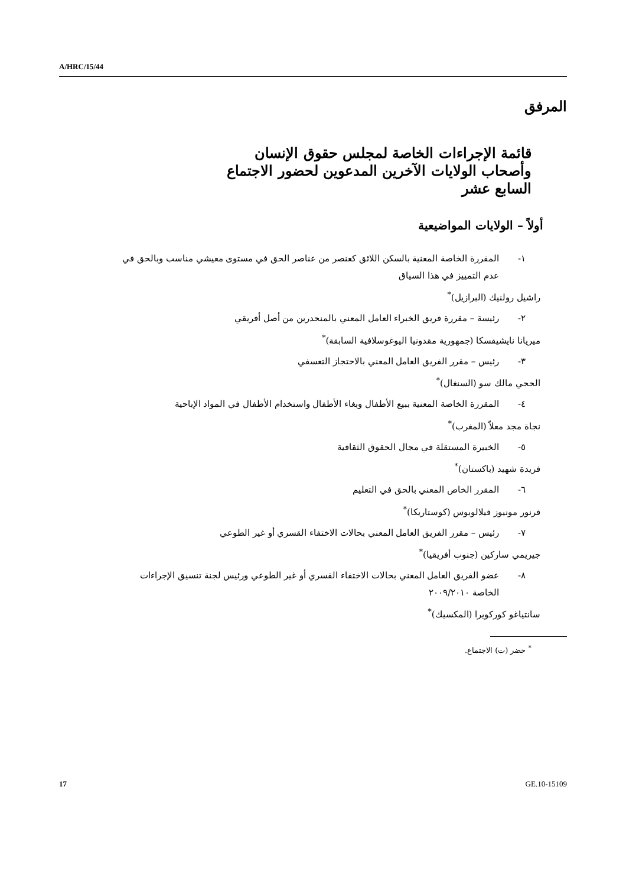A/HRC/15/44
المرفق
قائمة الإجراءات الخاصة لمجلس حقوق الإنسان وأصحاب الولايات الآخرين المدعوين لحضور الاجتماع السابع عشر
أولاً – الولايات المواضيعية
١- المقررة الخاصة المعنية بالسكن اللائق كعنصر من عناصر الحق في مستوى معيشي مناسب وبالحق في عدم التمييز في هذا السياق
راشيل رولنيك (البرازيل)<sup>*</sup>
٢- رئيسة – مقررة فريق الخبراء العامل المعني بالمنحدرين من أصل أفريقي
ميريانا نايشيفسكا (جمهورية مقدونيا اليوغوسلافية السابقة)<sup>*</sup>
٣- رئيس – مقرر الفريق العامل المعني بالاحتجاز التعسفي
الحجي مالك سو (السنغال)<sup>*</sup>
٤- المقررة الخاصة المعنية ببيع الأطفال وبغاء الأطفال واستخدام الأطفال في المواد الإباحية
نجاة مجد معلاّ (المغرب)<sup>*</sup>
٥- الخبيرة المستقلة في مجال الحقوق الثقافية
فريدة شهيد (باكستان)<sup>*</sup>
٦- المقرر الخاص المعني بالحق في التعليم
فرنور مونيوز فيلالوبوس (كوستاريكا)<sup>*</sup>
٧- رئيس – مقرر الفريق العامل المعني بحالات الاختفاء القسري أو غير الطوعي
جيريمي ساركين (جنوب أفريقيا)<sup>*</sup>
٨- عضو الفريق العامل المعني بحالات الاختفاء القسري أو غير الطوعي ورئيس لجنة تنسيق الإجراءات الخاصة ٢٠٠٩/٢٠١٠
سانتياغو كوركويرا (المكسيك)<sup>*</sup>
<sup>*</sup> حضر (ت) الاجتماع.
17 GE.10-15109